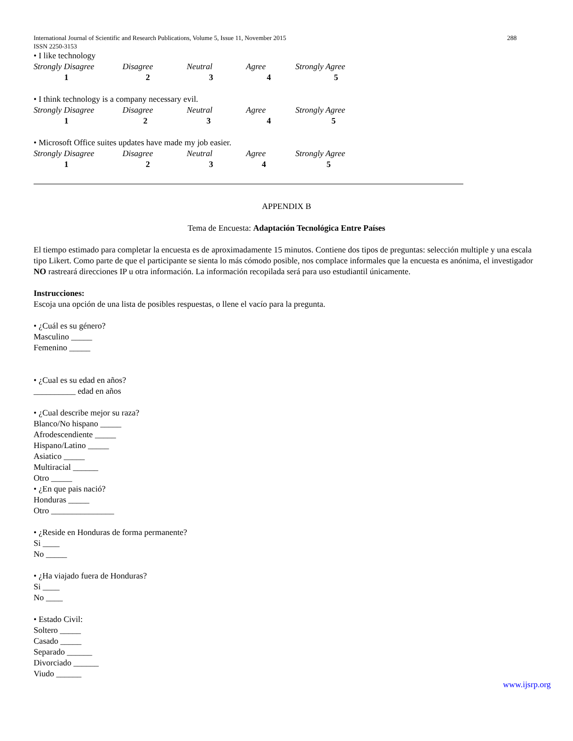International Journal of Scientific and Research Publications, Volume 5, Issue 11, November 2015
ISSN 2250-3153 288
• I like technology
| Strongly Disagree | Disagree | Neutral | Agree | Strongly Agree |
| 1 | 2 | 3 | 4 | 5 |
• I think technology is a company necessary evil.
| Strongly Disagree | Disagree | Neutral | Agree | Strongly Agree |
| 1 | 2 | 3 | 4 | 5 |
• Microsoft Office suites updates have made my job easier.
| Strongly Disagree | Disagree | Neutral | Agree | Strongly Agree |
| 1 | 2 | 3 | 4 | 5 |
APPENDIX B
Tema de Encuesta: Adaptación Tecnológica Entre Países
El tiempo estimado para completar la encuesta es de aproximadamente 15 minutos. Contiene dos tipos de preguntas: selección multiple y una escala tipo Likert. Como parte de que el participante se sienta lo más cómodo posible, nos complace informales que la encuesta es anónima, el investigador NO rastreará direcciones IP u otra información. La información recopilada será para uso estudiantil únicamente.
Instrucciones:
Escoja una opción de una lista de posibles respuestas, o llene el vacío para la pregunta.
• ¿Cuál es su género?
Masculino _____
Femenino _____
• ¿Cual es su edad en años?
__________ edad en años
• ¿Cual describe mejor su raza?
Blanco/No hispano _____
Afrodescendiente _____
Hispano/Latino _____
Asiatico _____
Multiracial ______
Otro _____
• ¿En que pais nació?
Honduras _____
Otro _______________
• ¿Reside en Honduras de forma permanente?
Si ____
No _____
• ¿Ha viajado fuera de Honduras?
Si ____
No ____
• Estado Civil:
Soltero _____
Casado _____
Separado ______
Divorciado ______
Viudo ______
www.ijsrp.org